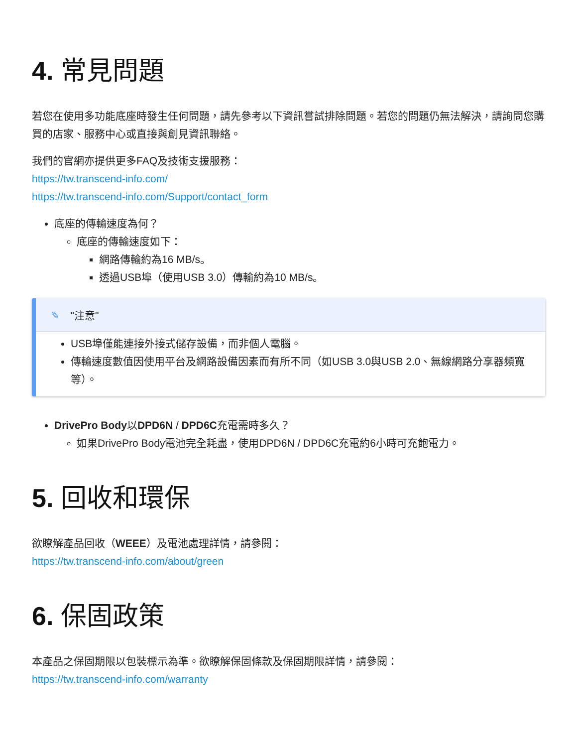4. 常見問題
若您在使用多功能底座時發生任何問題，請先參考以下資訊嘗試排除問題。若您的問題仍無法解決，請詢問您購買的店家、服務中心或直接與創見資訊聯絡。
我們的官網亦提供更多FAQ及技術支援服務：
https://tw.transcend-info.com/
https://tw.transcend-info.com/Support/contact_form
底座的傳輸速度為何？
底座的傳輸速度如下：
網路傳輸約為16 MB/s。
透過USB埠（使用USB 3.0）傳輸約為10 MB/s。
✎ "注意"
USB埠僅能連接外接式儲存設備，而非個人電腦。
傳輸速度數值因使用平台及網路設備因素而有所不同（如USB 3.0與USB 2.0、無線網路分享器頻寬等）。
DrivePro Body以DPD6N / DPD6C充電需時多久？
如果DrivePro Body電池完全耗盡，使用DPD6N / DPD6C充電約6小時可充飽電力。
5. 回收和環保
欲瞭解產品回收（WEEE）及電池處理詳情，請參閱：
https://tw.transcend-info.com/about/green
6. 保固政策
本產品之保固期限以包裝標示為準。欲瞭解保固條款及保固期限詳情，請參閱：
https://tw.transcend-info.com/warranty